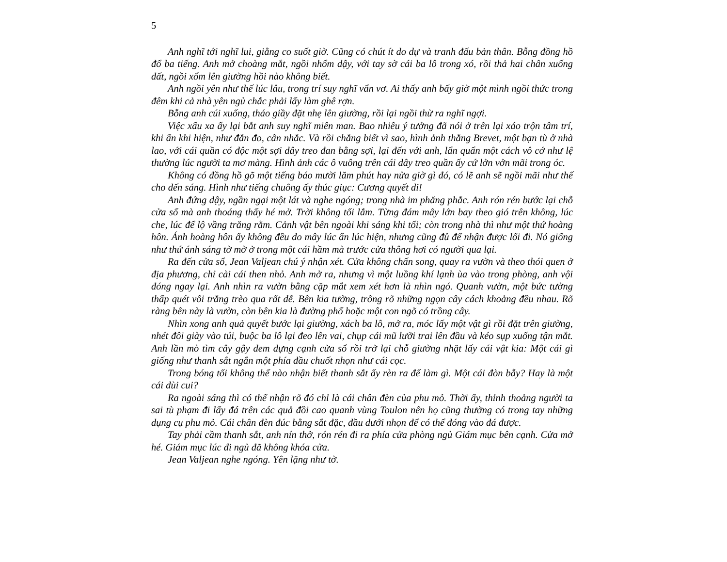5
Anh nghĩ tới nghĩ lui, giằng co suốt giờ. Cũng có chút ít do dự và tranh đấu bản thân. Bỗng đồng hồ đổ ba tiếng. Anh mở choàng mắt, ngồi nhổm dậy, với tay sờ cái ba lô trong xó, rồi thả hai chân xuống đất, ngồi xổm lên giường hồi nào không biết.
Anh ngồi yên như thế lúc lâu, trong trí suy nghĩ vẩn vơ. Ai thấy anh bấy giờ một mình ngồi thức trong đêm khi cả nhà yên ngủ chắc phải lấy làm ghê rợn.
Bỗng anh cúi xuống, tháo giầy đặt nhẹ lên giường, rồi lại ngồi thừ ra nghĩ ngợi.
Việc xấu xa ấy lại bắt anh suy nghĩ miên man. Bao nhiêu ý tưởng đã nói ở trên lại xáo trộn tâm trí, khi ẩn khi hiện, như đắn đo, cân nhắc. Và rồi chẳng biết vì sao, hình ảnh thằng Brevet, một bạn tù ở nhà lao, với cái quần có độc một sợi dây treo đan bằng sợi, lại đến với anh, lẩn quẩn một cách vô cớ như lệ thường lúc người ta mơ màng. Hình ảnh các ô vuông trên cái dây treo quần ấy cứ lởn vởn mãi trong óc.
Không có đồng hồ gõ một tiếng báo mười lăm phút hay nửa giờ gì đó, có lẽ anh sẽ ngồi mãi như thế cho đến sáng. Hình như tiếng chuông ấy thúc giục: Cương quyết đi!
Anh đứng dậy, ngần ngại một lát và nghe ngóng; trong nhà im phăng phắc. Anh rón rén bước lại chỗ cửa sổ mà anh thoáng thấy hé mở. Trời không tối lắm. Từng đám mây lớn bay theo gió trên không, lúc che, lúc để lộ vầng trăng rằm. Cảnh vật bên ngoài khi sáng khi tối; còn trong nhà thì như một thứ hoàng hôn. Ánh hoàng hôn ấy không đều do mây lúc ẩn lúc hiện, nhưng cũng đủ để nhận được lối đi. Nó giống như thứ ánh sáng tờ mờ ở trong một cái hầm mà trước cửa thông hơi có người qua lại.
Ra đến cửa sổ, Jean Valjean chú ý nhận xét. Cửa không chấn song, quay ra vườn và theo thói quen ở địa phương, chỉ cài cái then nhỏ. Anh mở ra, nhưng vì một luồng khí lạnh ùa vào trong phòng, anh vội đóng ngay lại. Anh nhìn ra vườn bằng cặp mắt xem xét hơn là nhìn ngó. Quanh vườn, một bức tường thấp quét vôi trắng trèo qua rất dễ. Bên kia tường, trông rõ những ngọn cây cách khoảng đều nhau. Rõ ràng bên này là vườn, còn bên kia là đường phố hoặc một con ngõ có trồng cây.
Nhìn xong anh quả quyết bước lại giường, xách ba lô, mở ra, móc lấy một vật gì rồi đặt trên giường, nhét đôi giày vào túi, buộc ba lô lại đeo lên vai, chụp cái mũ lưỡi trai lên đầu và kéo sụp xuống tận mắt. Anh lần mò tìm cây gậy đem dựng cạnh cửa sổ rồi trở lại chỗ giường nhặt lấy cái vật kia: Một cái gì giống như thanh sắt ngắn một phía đầu chuốt nhọn như cái cọc.
Trong bóng tối không thể nào nhận biết thanh sắt ấy rèn ra để làm gì. Một cái đòn bẫy? Hay là một cái dùi cui?
Ra ngoài sáng thì có thể nhận rõ đó chỉ là cái chân đèn của phu mỏ. Thời ấy, thỉnh thoảng người ta sai tù phạm đi lấy đá trên các quả đồi cao quanh vùng Toulon nên họ cũng thường có trong tay những dụng cụ phu mỏ. Cái chân đèn đúc bằng sắt đặc, đầu dưới nhọn để có thể đóng vào đá được.
Tay phải cầm thanh sắt, anh nín thở, rón rén đi ra phía cửa phòng ngủ Giám mục bên cạnh. Cửa mở hé. Giám mục lúc đi ngủ đã không khóa cửa.
Jean Valjean nghe ngóng. Yên lặng như tờ.